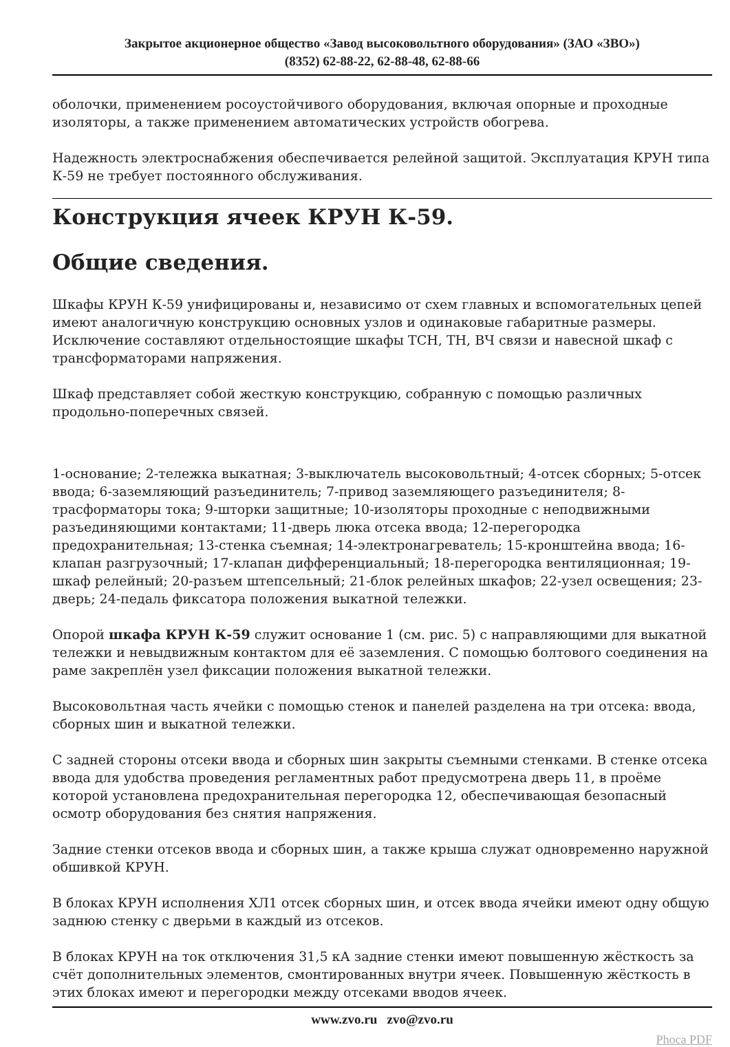Закрытое акционерное общество «Завод высоковольтного оборудования» (ЗАО «ЗВО»)
(8352) 62-88-22, 62-88-48, 62-88-66
оболочки, применением росоустойчивого оборудования, включая опорные и проходные изоляторы, а также применением автоматических устройств обогрева.
Надежность электроснабжения обеспечивается релейной защитой. Эксплуатация КРУН типа К-59 не требует постоянного обслуживания.
Конструкция ячеек КРУН К-59.
Общие сведения.
Шкафы КРУН К-59 унифицированы и, независимо от схем главных и вспомогательных цепей имеют аналогичную конструкцию основных узлов и одинаковые габаритные размеры. Исключение составляют отдельностоящие шкафы ТСН, ТН, ВЧ связи и навесной шкаф с трансформаторами напряжения.
Шкаф представляет собой жесткую конструкцию, собранную с помощью различных продольно-поперечных связей.
1-основание; 2-тележка выкатная; 3-выключатель высоковольтный; 4-отсек сборных; 5-отсек ввода; 6-заземляющий разъединитель; 7-привод заземляющего разъединителя; 8-трасформаторы тока; 9-шторки защитные; 10-изоляторы проходные с неподвижными разъединяющими контактами; 11-дверь люка отсека ввода; 12-перегородка предохранительная; 13-стенка съемная; 14-электронагреватель; 15-кронштейна ввода; 16-клапан разгрузочный; 17-клапан дифференциальный; 18-перегородка вентиляционная; 19-шкаф релейный; 20-разъем штепсельный; 21-блок релейных шкафов; 22-узел освещения; 23-дверь; 24-педаль фиксатора положения выкатной тележки.
Опорой шкафа КРУН К-59 служит основание 1 (см. рис. 5) с направляющими для выкатной тележки и невыдвижным контактом для её заземления. С помощью болтового соединения на раме закреплён узел фиксации положения выкатной тележки.
Высоковольтная часть ячейки с помощью стенок и панелей разделена на три отсека: ввода, сборных шин и выкатной тележки.
С задней стороны отсеки ввода и сборных шин закрыты съемными стенками. В стенке отсека ввода для удобства проведения регламентных работ предусмотрена дверь 11, в проёме которой установлена предохранительная перегородка 12, обеспечивающая безопасный осмотр оборудования без снятия напряжения.
Задние стенки отсеков ввода и сборных шин, а также крыша служат одновременно наружной обшивкой КРУН.
В блоках КРУН исполнения ХЛ1 отсек сборных шин, и отсек ввода ячейки имеют одну общую заднюю стенку с дверьми в каждый из отсеков.
В блоках КРУН на ток отключения 31,5 кА задние стенки имеют повышенную жёсткость за счёт дополнительных элементов, смонтированных внутри ячеек. Повышенную жёсткость в этих блоках имеют и перегородки между отсеками вводов ячеек.
www.zvo.ru zvo@zvo.ru
Phoca PDF